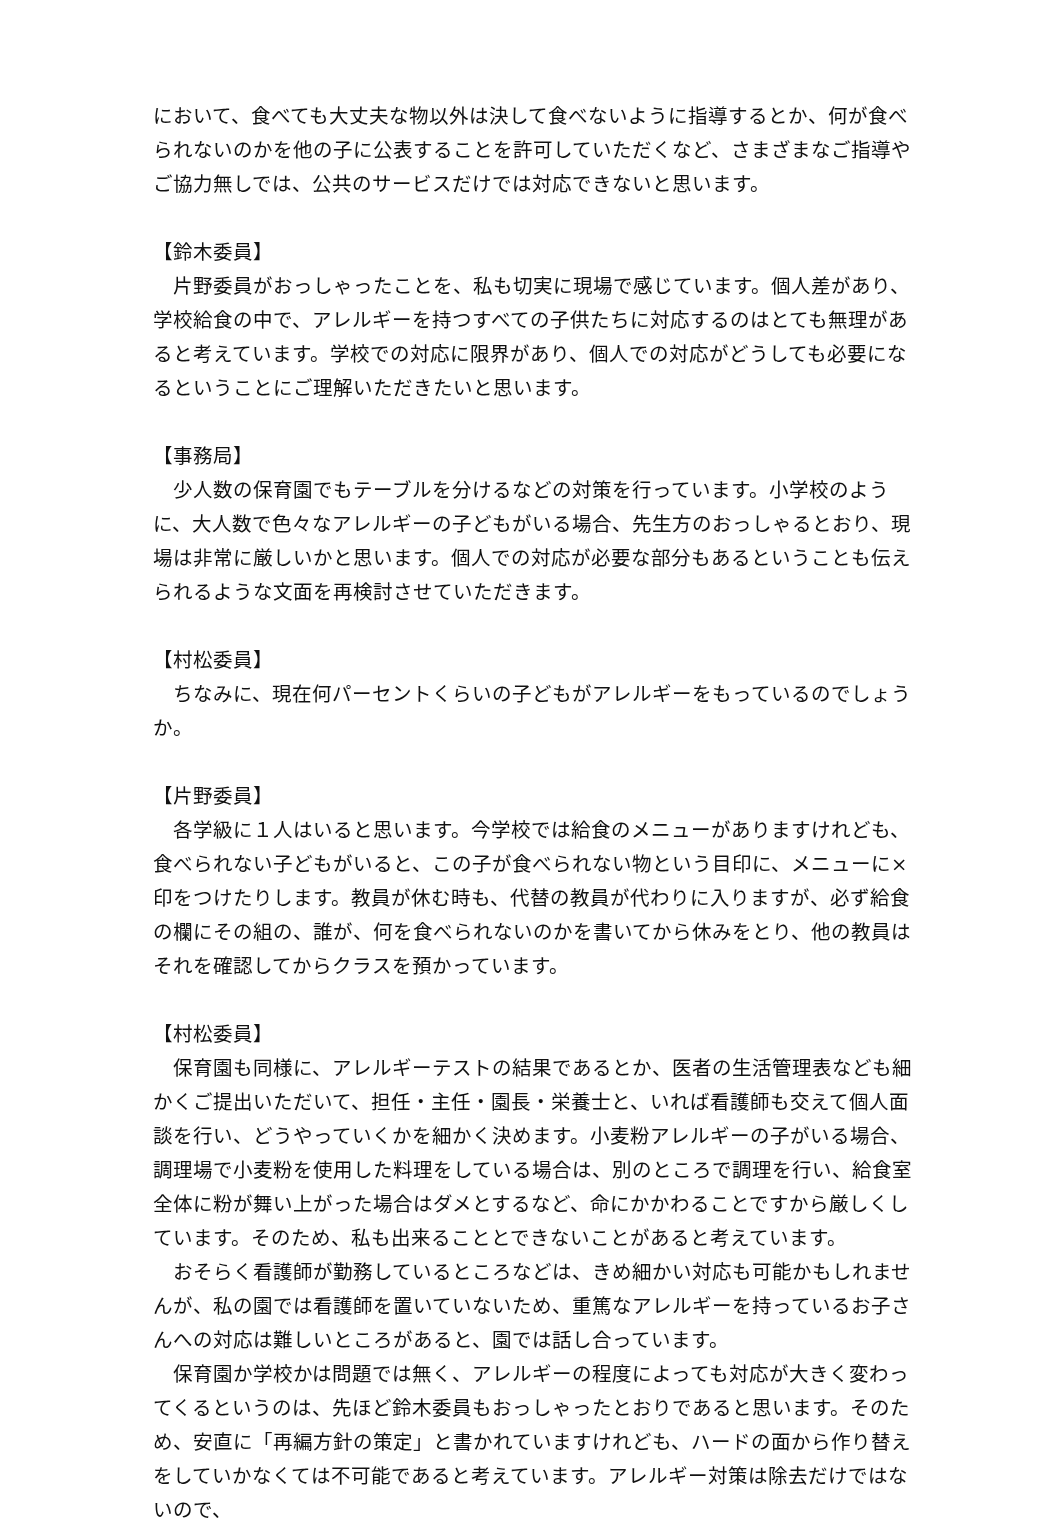において、食べても大丈夫な物以外は決して食べないように指導するとか、何が食べられないのかを他の子に公表することを許可していただくなど、さまざまなご指導やご協力無しでは、公共のサービスだけでは対応できないと思います。
【鈴木委員】
片野委員がおっしゃったことを、私も切実に現場で感じています。個人差があり、学校給食の中で、アレルギーを持つすべての子供たちに対応するのはとても無理があると考えています。学校での対応に限界があり、個人での対応がどうしても必要になるということにご理解いただきたいと思います。
【事務局】
少人数の保育園でもテーブルを分けるなどの対策を行っています。小学校のように、大人数で色々なアレルギーの子どもがいる場合、先生方のおっしゃるとおり、現場は非常に厳しいかと思います。個人での対応が必要な部分もあるということも伝えられるような文面を再検討させていただきます。
【村松委員】
ちなみに、現在何パーセントくらいの子どもがアレルギーをもっているのでしょうか。
【片野委員】
各学級に１人はいると思います。今学校では給食のメニューがありますけれども、食べられない子どもがいると、この子が食べられない物という目印に、メニューに×印をつけたりします。教員が休む時も、代替の教員が代わりに入りますが、必ず給食の欄にその組の、誰が、何を食べられないのかを書いてから休みをとり、他の教員はそれを確認してからクラスを預かっています。
【村松委員】
保育園も同様に、アレルギーテストの結果であるとか、医者の生活管理表なども細かくご提出いただいて、担任・主任・園長・栄養士と、いれば看護師も交えて個人面談を行い、どうやっていくかを細かく決めます。小麦粉アレルギーの子がいる場合、調理場で小麦粉を使用した料理をしている場合は、別のところで調理を行い、給食室全体に粉が舞い上がった場合はダメとするなど、命にかかわることですから厳しくしています。そのため、私も出来ることとできないことがあると考えています。
おそらく看護師が勤務しているところなどは、きめ細かい対応も可能かもしれませんが、私の園では看護師を置いていないため、重篤なアレルギーを持っているお子さんへの対応は難しいところがあると、園では話し合っています。
保育園か学校かは問題では無く、アレルギーの程度によっても対応が大きく変わってくるというのは、先ほど鈴木委員もおっしゃったとおりであると思います。そのため、安直に「再編方針の策定」と書かれていますけれども、ハードの面から作り替えをしていかなくては不可能であると考えています。アレルギー対策は除去だけではないので、